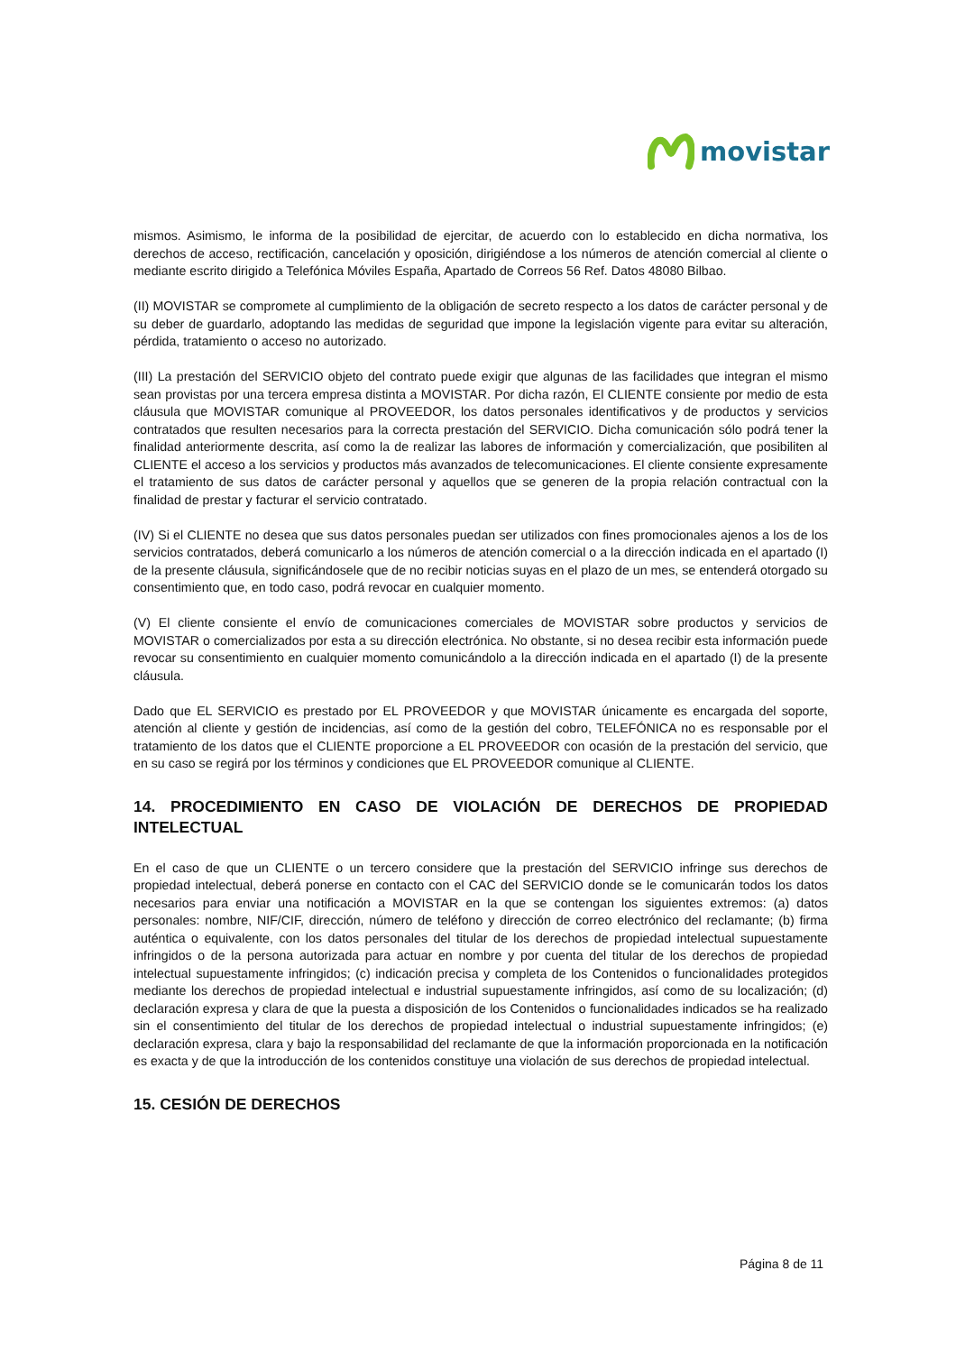movistar
mismos. Asimismo, le informa de la posibilidad de ejercitar, de acuerdo con lo establecido en dicha normativa, los derechos de acceso, rectificación, cancelación y oposición, dirigiéndose a los números de atención comercial al cliente o mediante escrito dirigido a Telefónica Móviles España, Apartado de Correos 56 Ref. Datos 48080 Bilbao.
(II) MOVISTAR se compromete al cumplimiento de la obligación de secreto respecto a los datos de carácter personal y de su deber de guardarlo, adoptando las medidas de seguridad que impone la legislación vigente para evitar su alteración, pérdida, tratamiento o acceso no autorizado.
(III) La prestación del SERVICIO objeto del contrato puede exigir que algunas de las facilidades que integran el mismo sean provistas por una tercera empresa distinta a MOVISTAR. Por dicha razón, El CLIENTE consiente por medio de esta cláusula que MOVISTAR comunique al PROVEEDOR, los datos personales identificativos y de productos y servicios contratados que resulten necesarios para la correcta prestación del SERVICIO. Dicha comunicación sólo podrá tener la finalidad anteriormente descrita, así como la de realizar las labores de información y comercialización, que posibiliten al CLIENTE el acceso a los servicios y productos más avanzados de telecomunicaciones. El cliente consiente expresamente el tratamiento de sus datos de carácter personal y aquellos que se generen de la propia relación contractual con la finalidad de prestar y facturar el servicio contratado.
(IV) Si el CLIENTE no desea que sus datos personales puedan ser utilizados con fines promocionales ajenos a los de los servicios contratados, deberá comunicarlo a los números de atención comercial o a la dirección indicada en el apartado (I) de la presente cláusula, significándosele que de no recibir noticias suyas en el plazo de un mes, se entenderá otorgado su consentimiento que, en todo caso, podrá revocar en cualquier momento.
(V) El cliente consiente el envío de comunicaciones comerciales de MOVISTAR sobre productos y servicios de MOVISTAR o comercializados por esta a su dirección electrónica. No obstante, si no desea recibir esta información puede revocar su consentimiento en cualquier momento comunicándolo a la dirección indicada en el apartado (I) de la presente cláusula.
Dado que EL SERVICIO es prestado por EL PROVEEDOR y que MOVISTAR únicamente es encargada del soporte, atención al cliente y gestión de incidencias, así como de la gestión del cobro, TELEFÓNICA no es responsable por el tratamiento de los datos que el CLIENTE proporcione a EL PROVEEDOR con ocasión de la prestación del servicio, que en su caso se regirá por los términos y condiciones que EL PROVEEDOR comunique al CLIENTE.
14. PROCEDIMIENTO EN CASO DE VIOLACIÓN DE DERECHOS DE PROPIEDAD INTELECTUAL
En el caso de que un CLIENTE o un tercero considere que la prestación del SERVICIO infringe sus derechos de propiedad intelectual, deberá ponerse en contacto con el CAC del SERVICIO donde se le comunicarán todos los datos necesarios para enviar una notificación a MOVISTAR en la que se contengan los siguientes extremos: (a) datos personales: nombre, NIF/CIF, dirección, número de teléfono y dirección de correo electrónico del reclamante; (b) firma auténtica o equivalente, con los datos personales del titular de los derechos de propiedad intelectual supuestamente infringidos o de la persona autorizada para actuar en nombre y por cuenta del titular de los derechos de propiedad intelectual supuestamente infringidos; (c) indicación precisa y completa de los Contenidos o funcionalidades protegidos mediante los derechos de propiedad intelectual e industrial supuestamente infringidos, así como de su localización; (d) declaración expresa y clara de que la puesta a disposición de los Contenidos o funcionalidades indicados se ha realizado sin el consentimiento del titular de los derechos de propiedad intelectual o industrial supuestamente infringidos; (e) declaración expresa, clara y bajo la responsabilidad del reclamante de que la información proporcionada en la notificación es exacta y de que la introducción de los contenidos constituye una violación de sus derechos de propiedad intelectual.
15. CESIÓN DE DERECHOS
Página 8 de 11